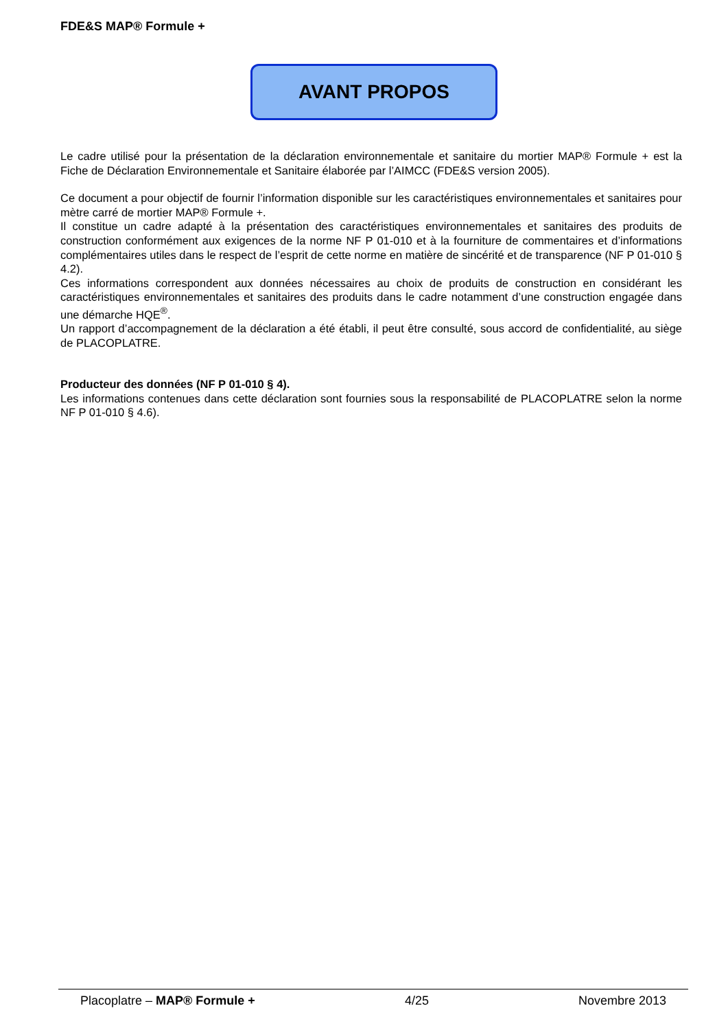FDE&S MAP® Formule +
AVANT PROPOS
Le cadre utilisé pour la présentation de la déclaration environnementale et sanitaire du mortier MAP® Formule + est la Fiche de Déclaration Environnementale et Sanitaire élaborée par l’AIMCC (FDE&S version 2005).
Ce document a pour objectif de fournir l’information disponible sur les caractéristiques environnementales et sanitaires pour mètre carré de mortier MAP® Formule +.
Il constitue un cadre adapté à la présentation des caractéristiques environnementales et sanitaires des produits de construction conformément aux exigences de la norme NF P 01-010 et à la fourniture de commentaires et d’informations complémentaires utiles dans le respect de l’esprit de cette norme en matière de sincérité et de transparence (NF P 01-010 § 4.2).
Ces informations correspondent aux données nécessaires au choix de produits de construction en considérant les caractéristiques environnementales et sanitaires des produits dans le cadre notamment d’une construction engagée dans une démarche HQE<sup>®</sup>.
Un rapport d’accompagnement de la déclaration a été établi, il peut être consulté, sous accord de confidentialité, au siège de PLACOPLATRE.
Producteur des données (NF P 01-010 § 4).
Les informations contenues dans cette déclaration sont fournies sous la responsabilité de PLACOPLATRE selon la norme NF P 01-010 § 4.6).
Placoplatre – MAP® Formule + 4/25 Novembre 2013